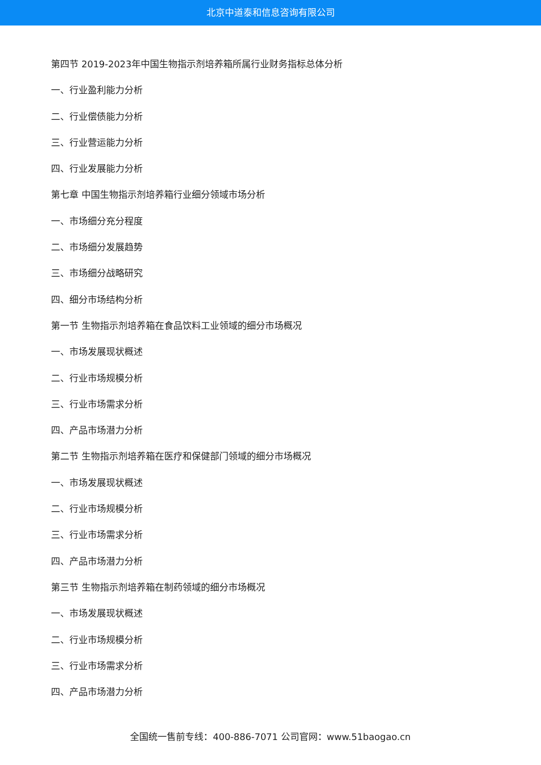北京中道泰和信息咨询有限公司
第四节 2019-2023年中国生物指示剂培养箱所属行业财务指标总体分析
一、行业盈利能力分析
二、行业偿债能力分析
三、行业营运能力分析
四、行业发展能力分析
第七章 中国生物指示剂培养箱行业细分领域市场分析
一、市场细分充分程度
二、市场细分发展趋势
三、市场细分战略研究
四、细分市场结构分析
第一节 生物指示剂培养箱在食品饮料工业领域的细分市场概况
一、市场发展现状概述
二、行业市场规模分析
三、行业市场需求分析
四、产品市场潜力分析
第二节 生物指示剂培养箱在医疗和保健部门领域的细分市场概况
一、市场发展现状概述
二、行业市场规模分析
三、行业市场需求分析
四、产品市场潜力分析
第三节 生物指示剂培养箱在制药领域的细分市场概况
一、市场发展现状概述
二、行业市场规模分析
三、行业市场需求分析
四、产品市场潜力分析
全国统一售前专线：400-886-7071 公司官网：www.51baogao.cn